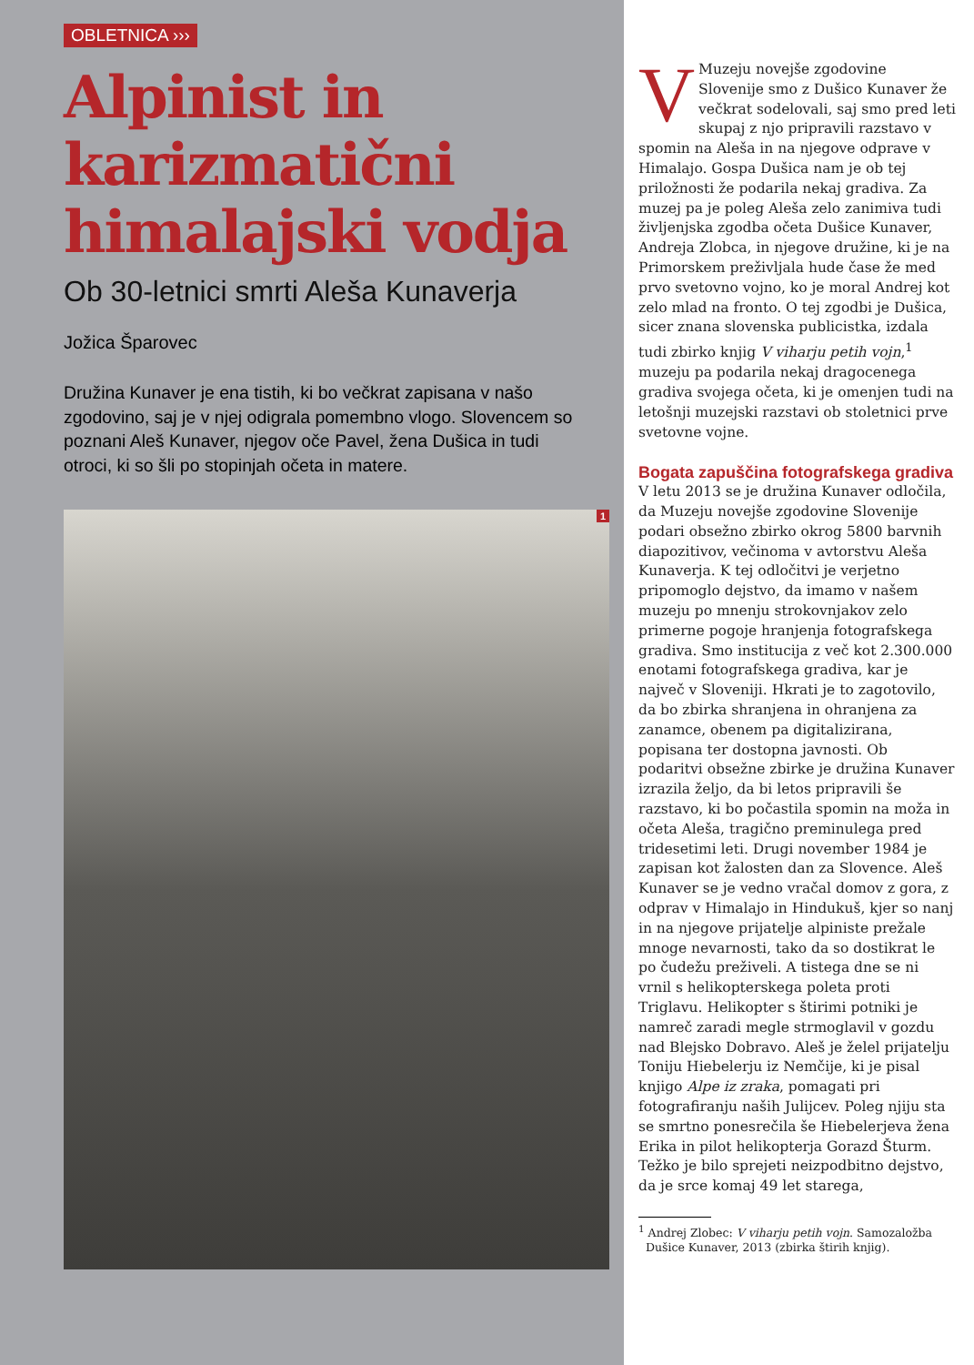OBLETNICA ›››
Alpinist in karizmatični himalajski vodja
Ob 30-letnici smrti Aleša Kunaverja
Jožica Šparovec
Družina Kunaver je ena tistih, ki bo večkrat zapisana v našo zgodovino, saj je v njej odigrala pomembno vlogo. Slovencem so poznani Aleš Kunaver, njegov oče Pavel, žena Dušica in tudi otroci, ki so šli po stopinjah očeta in matere.
1
VMuzeju novejše zgodovine Slovenije smo z Dušico Kunaver že večkrat sodelovali, saj smo pred leti skupaj z njo pripravili razstavo v spomin na Aleša in na njegove odprave v Himalajo. Gospa Dušica nam je ob tej priložnosti že podarila nekaj gradiva. Za muzej pa je poleg Aleša zelo zanimiva tudi življenjska zgodba očeta Dušice Kunaver, Andreja Zlobca, in njegove družine, ki je na Primorskem preživljala hude čase že med prvo svetovno vojno, ko je moral Andrej kot zelo mlad na fronto. O tej zgodbi je Dušica, sicer znana slovenska publicistka, izdala tudi zbirko knjig V viharju petih vojn,<sup>1</sup> muzeju pa podarila nekaj dragocenega gradiva svojega očeta, ki je omenjen tudi na letošnji muzejski razstavi ob stoletnici prve svetovne vojne.
Bogata zapuščina fotografskega gradiva
V letu 2013 se je družina Kunaver odločila, da Muzeju novejše zgodovine Slovenije podari obsežno zbirko okrog 5800 barvnih diapozitivov, večinoma v avtorstvu Aleša Kunaverja. K tej odločitvi je verjetno pripomoglo dejstvo, da imamo v našem muzeju po mnenju strokovnjakov zelo primerne pogoje hranjenja fotografskega gradiva. Smo institucija z več kot 2.300.000 enotami fotografskega gradiva, kar je največ v Sloveniji. Hkrati je to zagotovilo, da bo zbirka shranjena in ohranjena za zanamce, obenem pa digitalizirana, popisana ter dostopna javnosti. Ob podaritvi obsežne zbirke je družina Kunaver izrazila željo, da bi letos pripravili še razstavo, ki bo počastila spomin na moža in očeta Aleša, tragično preminulega pred tridesetimi leti. Drugi november 1984 je zapisan kot žalosten dan za Slovence. Aleš Kunaver se je vedno vračal domov z gora, z odprav v Himalajo in Hindukuš, kjer so nanj in na njegove prijatelje alpiniste prežale mnoge nevarnosti, tako da so dostikrat le po čudežu preživeli. A tistega dne se ni vrnil s helikopterskega poleta proti Triglavu. Helikopter s štirimi potniki je namreč zaradi megle strmoglavil v gozdu nad Blejsko Dobravo. Aleš je želel prijatelju Toniju Hiebelerju iz Nemčije, ki je pisal knjigo Alpe iz zraka, pomagati pri fotografiranju naših Julijcev. Poleg njiju sta se smrtno ponesrečila še Hiebelerjeva žena Erika in pilot helikopterja Gorazd Šturm. Težko je bilo sprejeti neizpodbitno dejstvo, da je srce komaj 49 let starega,
<sup>1</sup> Andrej Zlobec: V viharju petih vojn. Samozaložba
Dušice Kunaver, 2013 (zbirka štirih knjig).